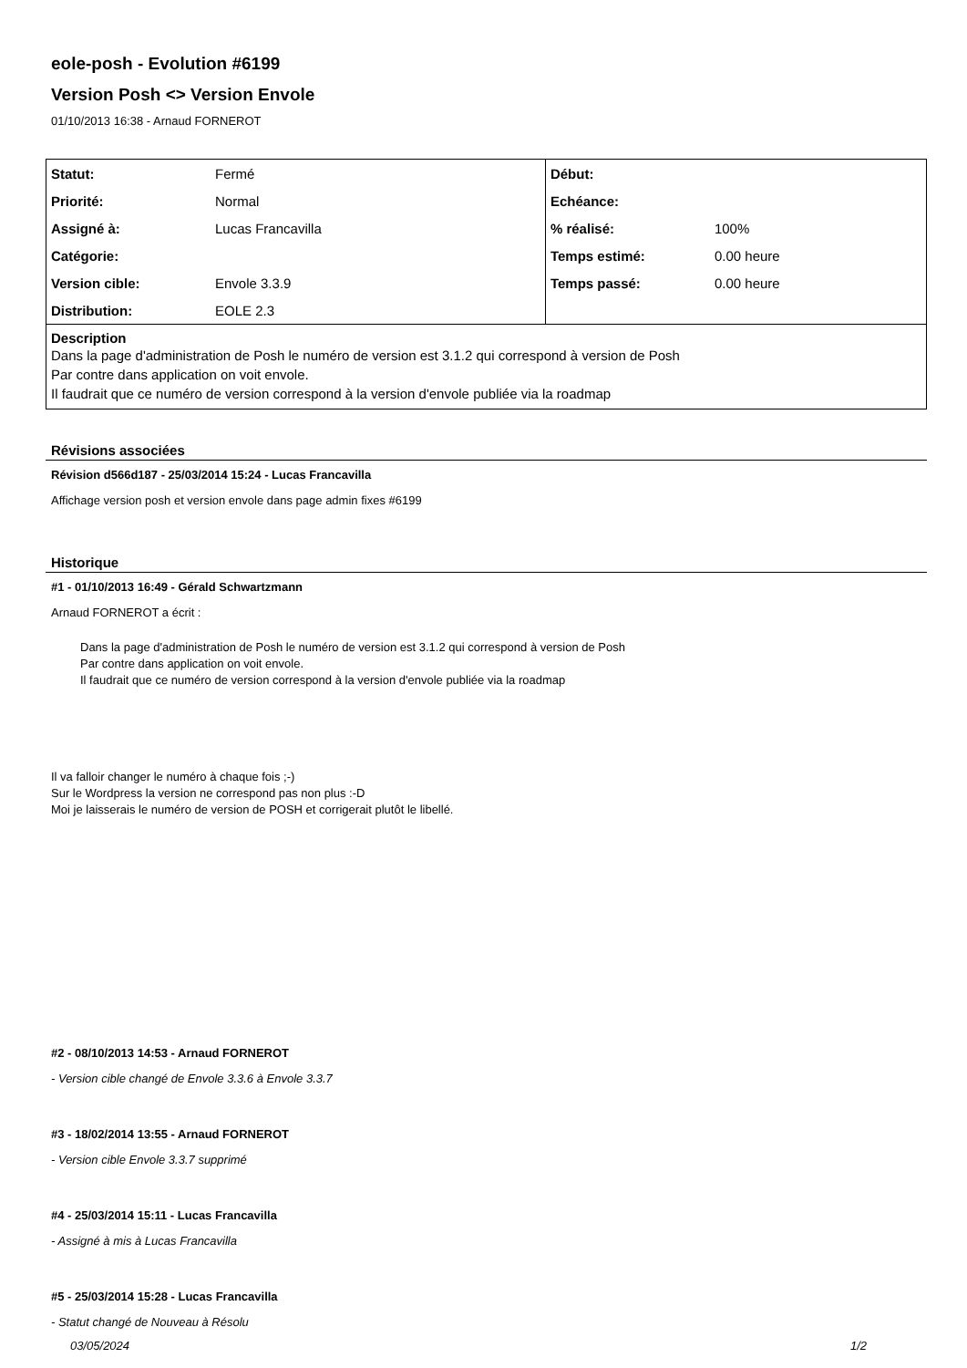eole-posh - Evolution #6199
Version Posh <> Version Envole
01/10/2013 16:38 - Arnaud FORNEROT
| Statut: | Fermé | Début: | |
| Priorité: | Normal | Echéance: | |
| Assigné à: | Lucas Francavilla | % réalisé: | 100% |
| Catégorie: | | Temps estimé: | 0.00 heure |
| Version cible: | Envole 3.3.9 | Temps passé: | 0.00 heure |
| Distribution: | EOLE 2.3 | | |
| Description Dans la page d'administration de Posh le numéro de version est 3.1.2 qui correspond à version de Posh Par contre dans application on voit envole. Il faudrait que ce numéro de version correspond à la version d'envole publiée via la roadmap | | | |
Révisions associées
Révision d566d187 - 25/03/2014 15:24 - Lucas Francavilla
Affichage version posh et version envole dans page admin fixes #6199
Historique
#1 - 01/10/2013 16:49 - Gérald Schwartzmann
Arnaud FORNEROT a écrit :
Dans la page d'administration de Posh le numéro de version est 3.1.2 qui correspond à version de Posh
Par contre dans application on voit envole.
Il faudrait que ce numéro de version correspond à la version d'envole publiée via la roadmap
Il va falloir changer le numéro à chaque fois ;-)
Sur le Wordpress la version ne correspond pas non plus :-D
Moi je laisserais le numéro de version de POSH et corrigerait plutôt le libellé.
#2 - 08/10/2013 14:53 - Arnaud FORNEROT
- Version cible changé de Envole 3.3.6 à Envole 3.3.7
#3 - 18/02/2014 13:55 - Arnaud FORNEROT
- Version cible Envole 3.3.7 supprimé
#4 - 25/03/2014 15:11 - Lucas Francavilla
- Assigné à mis à Lucas Francavilla
#5 - 25/03/2014 15:28 - Lucas Francavilla
- Statut changé de Nouveau à Résolu
03/05/2024 1/2